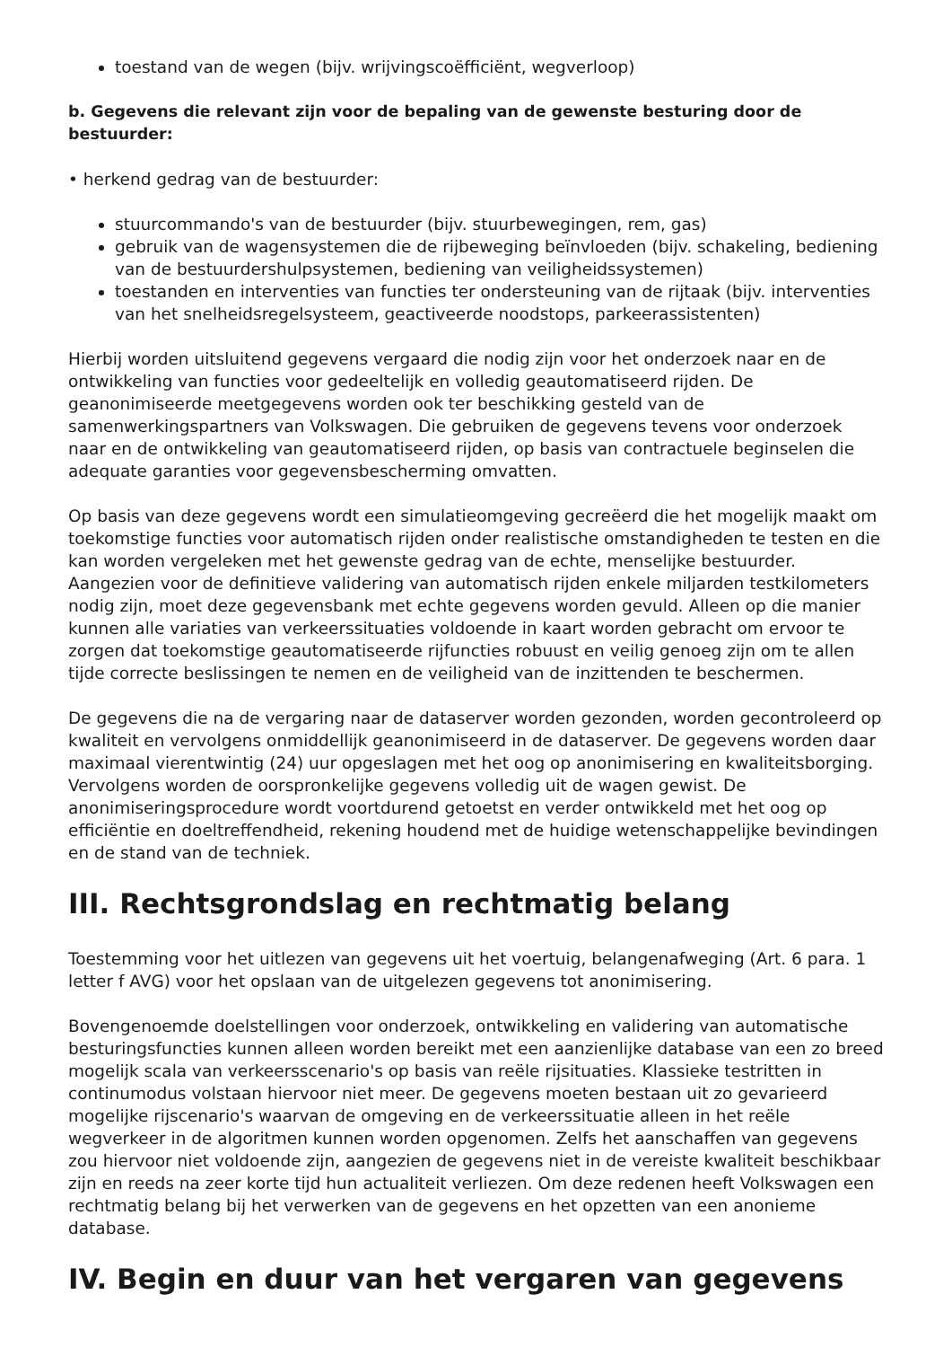toestand van de wegen (bijv. wrijvingscoëfficiënt, wegverloop)
b. Gegevens die relevant zijn voor de bepaling van de gewenste besturing door de bestuurder:
• herkend gedrag van de bestuurder:
stuurcommando's van de bestuurder (bijv. stuurbewegingen, rem, gas)
gebruik van de wagensystemen die de rijbeweging beïnvloeden (bijv. schakeling, bediening van de bestuurdershulpsystemen, bediening van veiligheidssystemen)
toestanden en interventies van functies ter ondersteuning van de rijtaak (bijv. interventies van het snelheidsregelsysteem, geactiveerde noodstops, parkeerassistenten)
Hierbij worden uitsluitend gegevens vergaard die nodig zijn voor het onderzoek naar en de ontwikkeling van functies voor gedeeltelijk en volledig geautomatiseerd rijden. De geanonimiseerde meetgegevens worden ook ter beschikking gesteld van de samenwerkingspartners van Volkswagen. Die gebruiken de gegevens tevens voor onderzoek naar en de ontwikkeling van geautomatiseerd rijden, op basis van contractuele beginselen die adequate garanties voor gegevensbescherming omvatten.
Op basis van deze gegevens wordt een simulatieomgeving gecreëerd die het mogelijk maakt om toekomstige functies voor automatisch rijden onder realistische omstandigheden te testen en die kan worden vergeleken met het gewenste gedrag van de echte, menselijke bestuurder. Aangezien voor de definitieve validering van automatisch rijden enkele miljarden testkilometers nodig zijn, moet deze gegevensbank met echte gegevens worden gevuld. Alleen op die manier kunnen alle variaties van verkeerssituaties voldoende in kaart worden gebracht om ervoor te zorgen dat toekomstige geautomatiseerde rijfuncties robuust en veilig genoeg zijn om te allen tijde correcte beslissingen te nemen en de veiligheid van de inzittenden te beschermen.
De gegevens die na de vergaring naar de dataserver worden gezonden, worden gecontroleerd op kwaliteit en vervolgens onmiddellijk geanonimiseerd in de dataserver. De gegevens worden daar maximaal vierentwintig (24) uur opgeslagen met het oog op anonimisering en kwaliteitsborging. Vervolgens worden de oorspronkelijke gegevens volledig uit de wagen gewist. De anonimiseringsprocedure wordt voortdurend getoetst en verder ontwikkeld met het oog op efficiëntie en doeltreffendheid, rekening houdend met de huidige wetenschappelijke bevindingen en de stand van de techniek.
III. Rechtsgrondslag en rechtmatig belang
Toestemming voor het uitlezen van gegevens uit het voertuig, belangenafweging (Art. 6 para. 1 letter f AVG) voor het opslaan van de uitgelezen gegevens tot anonimisering.
Bovengenoemde doelstellingen voor onderzoek, ontwikkeling en validering van automatische besturingsfuncties kunnen alleen worden bereikt met een aanzienlijke database van een zo breed mogelijk scala van verkeersscenario's op basis van reële rijsituaties. Klassieke testritten in continumodus volstaan hiervoor niet meer. De gegevens moeten bestaan uit zo gevarieerd mogelijke rijscenario's waarvan de omgeving en de verkeerssituatie alleen in het reële wegverkeer in de algoritmen kunnen worden opgenomen. Zelfs het aanschaffen van gegevens zou hiervoor niet voldoende zijn, aangezien de gegevens niet in de vereiste kwaliteit beschikbaar zijn en reeds na zeer korte tijd hun actualiteit verliezen. Om deze redenen heeft Volkswagen een rechtmatig belang bij het verwerken van de gegevens en het opzetten van een anonieme database.
IV. Begin en duur van het vergaren van gegevens